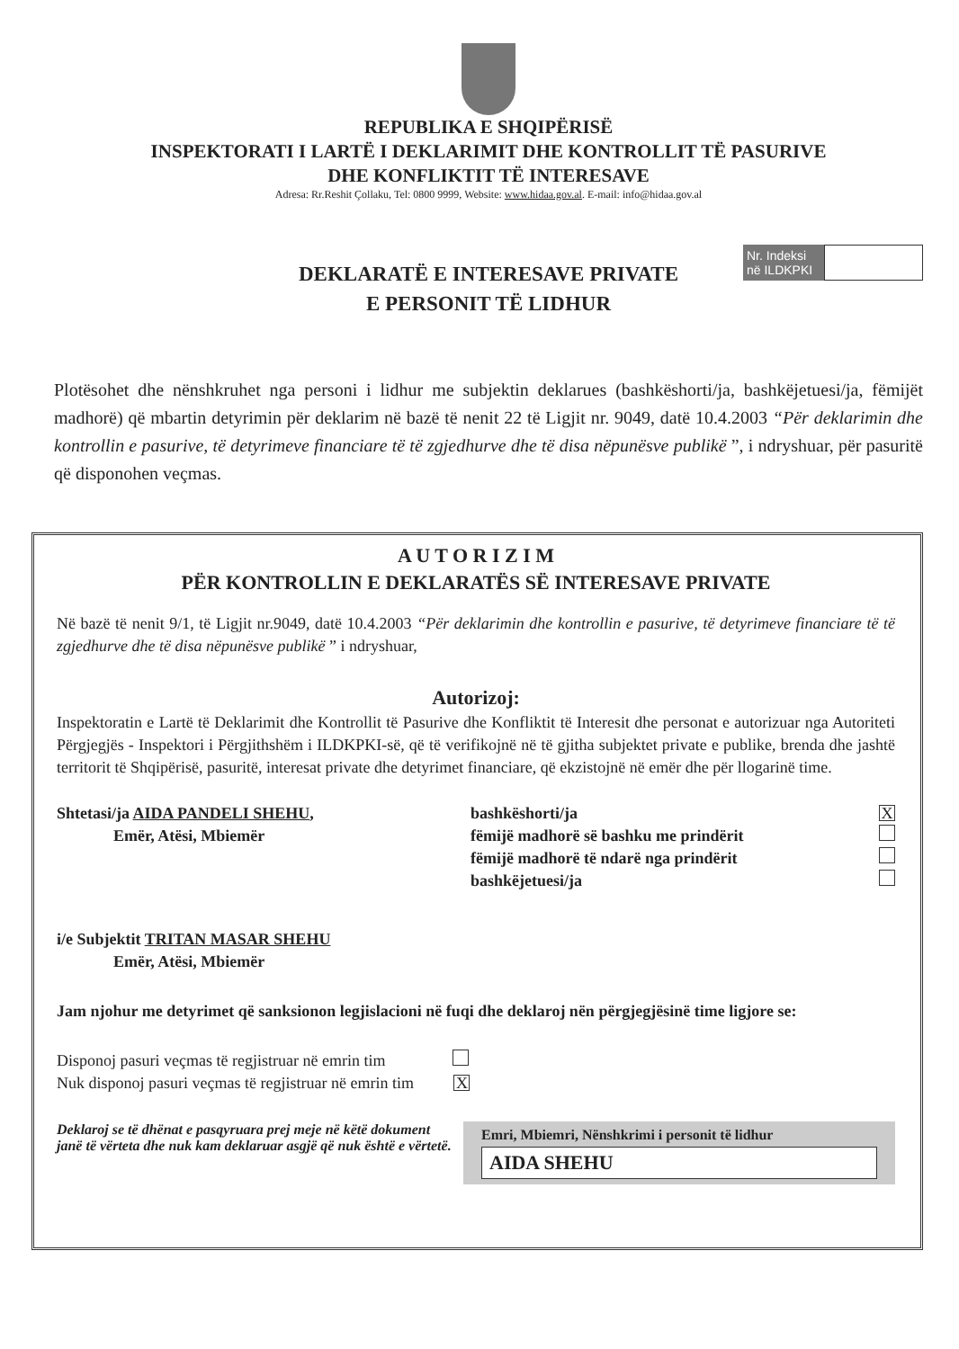REPUBLIKA E SHQIPËRISË
INSPEKTORATI I LARTË I DEKLARIMIT DHE KONTROLLIT TË PASURIVE
DHE KONFLIKTIT TË INTERESAVE
Adresa: Rr.Reshit Çollaku, Tel: 0800 9999, Website: www.hidaa.gov.al. E-mail: info@hidaa.gov.al
Nr. Indeksi në ILDKPKI
DEKLARATË E INTERESAVE PRIVATE
E PERSONIT TË LIDHUR
Plotësohet dhe nënshkruhet nga personi i lidhur me subjektin deklarues (bashkëshorti/ja, bashkëjetuesi/ja, fëmijët madhorë) që mbartin detyrimin për deklarim në bazë të nenit 22 të Ligjit nr. 9049, datë 10.4.2003 “Për deklarimin dhe kontrollin e pasurive, të detyrimeve financiare të të zgjedhurve dhe të disa nëpunësve publikë ”, i ndryshuar, për pasuritë që disponohen veçmas.
A U T O R I Z I M
PËR KONTROLLIN E DEKLARATËS SË INTERESAVE PRIVATE
Në bazë të nenit 9/1, të Ligjit nr.9049, datë 10.4.2003 “Për deklarimin dhe kontrollin e pasurive, të detyrimeve financiare të të zgjedhurve dhe të disa nëpunësve publikë ” i ndryshuar,
Autorizoj:
Inspektoratin e Lartë të Deklarimit dhe Kontrollit të Pasurive dhe Konfliktit të Interesit dhe personat e autorizuar nga Autoriteti Përgjegjës - Inspektori i Përgjithshëm i ILDKPKI-së, që të verifikojnë në të gjitha subjektet private e publike, brenda dhe jashtë territorit të Shqipërisë, pasuritë, interesat private dhe detyrimet financiare, që ekzistojnë në emër dhe për llogarinë time.
Shtetasi/ja AIDA PANDELI SHEHU,
Emër, Atësi, Mbiemër
bashkëshorti/ja
fëmijë madhorë së bashku me prindërit
fëmijë madhorë të ndarë nga prindërit
bashkëjetuesi/ja
X
i/e Subjektit TRITAN MASAR SHEHU
Emër, Atësi, Mbiemër
Jam njohur me detyrimet që sanksionon legjislacioni në fuqi dhe deklaroj nën përgjegjësinë time ligjore se:
Disponoj pasuri veçmas të regjistruar në emrin tim
Nuk disponoj pasuri veçmas të regjistruar në emrin tim X
Deklaroj se të dhënat e pasqyruara prej meje në këtë dokument janë të vërteta dhe nuk kam deklaruar asgjë që nuk është e vërtetë.
Emri, Mbiemri, Nënshkrimi i personit të lidhur
AIDA SHEHU